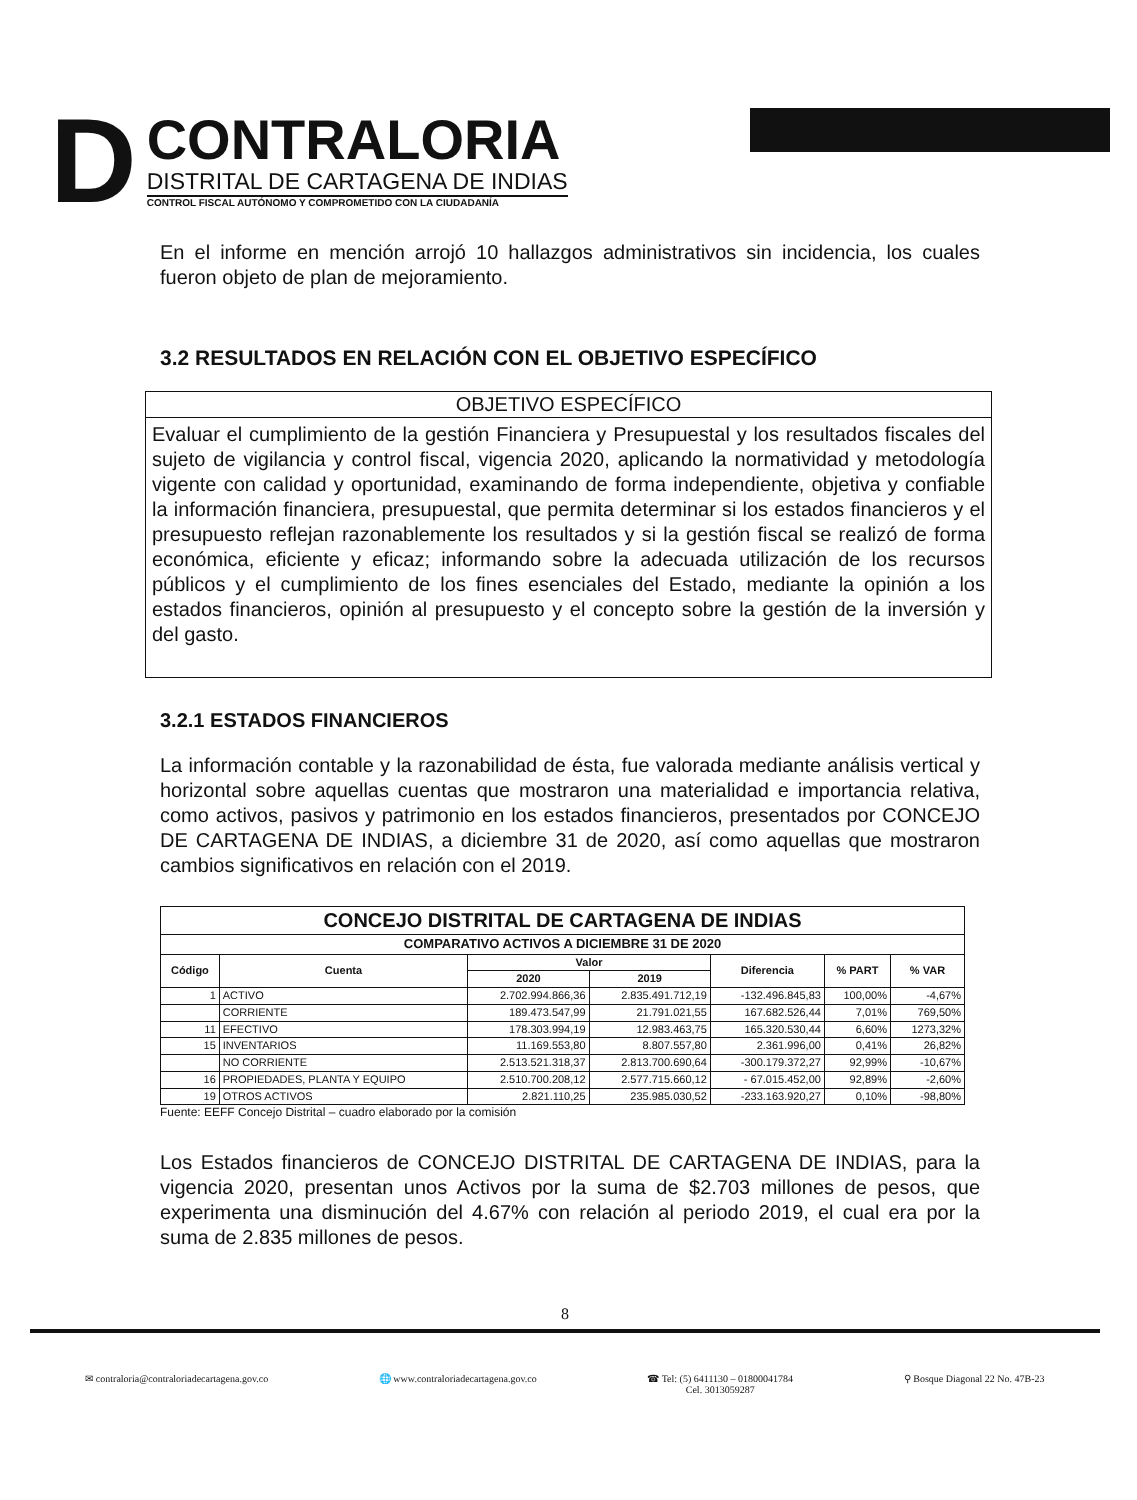D
CONTRALORIA
DISTRITAL DE CARTAGENA DE INDIAS
CONTROL FISCAL AUTÓNOMO Y COMPROMETIDO CON LA CIUDADANÍA
En el informe en mención arrojó 10 hallazgos administrativos sin incidencia, los cuales fueron objeto de plan de mejoramiento.
3.2 RESULTADOS EN RELACIÓN CON EL OBJETIVO ESPECÍFICO
OBJETIVO ESPECÍFICO
Evaluar el cumplimiento de la gestión Financiera y Presupuestal y los resultados fiscales del sujeto de vigilancia y control fiscal, vigencia 2020, aplicando la normatividad y metodología vigente con calidad y oportunidad, examinando de forma independiente, objetiva y confiable la información financiera, presupuestal, que permita determinar si los estados financieros y el presupuesto reflejan razonablemente los resultados y si la gestión fiscal se realizó de forma económica, eficiente y eficaz; informando sobre la adecuada utilización de los recursos públicos y el cumplimiento de los fines esenciales del Estado, mediante la opinión a los estados financieros, opinión al presupuesto y el concepto sobre la gestión de la inversión y del gasto.
3.2.1 ESTADOS FINANCIEROS
La información contable y la razonabilidad de ésta, fue valorada mediante análisis vertical y horizontal sobre aquellas cuentas que mostraron una materialidad e importancia relativa, como activos, pasivos y patrimonio en los estados financieros, presentados por CONCEJO DE CARTAGENA DE INDIAS, a diciembre 31 de 2020, así como aquellas que mostraron cambios significativos en relación con el 2019.
| CONCEJO DISTRITAL DE CARTAGENA DE INDIAS | | | | | | |
| --- | --- | --- | --- | --- | --- | --- |
| COMPARATIVO ACTIVOS A DICIEMBRE 31 DE 2020 | | | | | | |
| Código | Cuenta | Valor | | Diferencia | % PART | % VAR |
| | | 2020 | 2019 | | | |
| 1 | ACTIVO | 2.702.994.866,36 | 2.835.491.712,19 | -132.496.845,83 | 100,00% | -4,67% |
| | CORRIENTE | 189.473.547,99 | 21.791.021,55 | 167.682.526,44 | 7,01% | 769,50% |
| 11 | EFECTIVO | 178.303.994,19 | 12.983.463,75 | 165.320.530,44 | 6,60% | 1273,32% |
| 15 | INVENTARIOS | 11.169.553,80 | 8.807.557,80 | 2.361.996,00 | 0,41% | 26,82% |
| | NO CORRIENTE | 2.513.521.318,37 | 2.813.700.690,64 | -300.179.372,27 | 92,99% | -10,67% |
| 16 | PROPIEDADES, PLANTA Y EQUIPO | 2.510.700.208,12 | 2.577.715.660,12 | - 67.015.452,00 | 92,89% | -2,60% |
| 19 | OTROS ACTIVOS | 2.821.110,25 | 235.985.030,52 | -233.163.920,27 | 0,10% | -98,80% |
Fuente: EEFF Concejo Distrital – cuadro elaborado por la comisión
Los Estados financieros de CONCEJO DISTRITAL DE CARTAGENA DE INDIAS, para la vigencia 2020, presentan unos Activos por la suma de $2.703 millones de pesos, que experimenta una disminución del 4.67% con relación al periodo 2019, el cual era por la suma de 2.835 millones de pesos.
8
✉ contraloria@contraloriadecartagena.gov.co 🌐 www.contraloriadecartagena.gov.co ☎ Tel: (5) 6411130 – 01800041784
Cel. 3013059287 ⚲ Bosque Diagonal 22 No. 47B-23